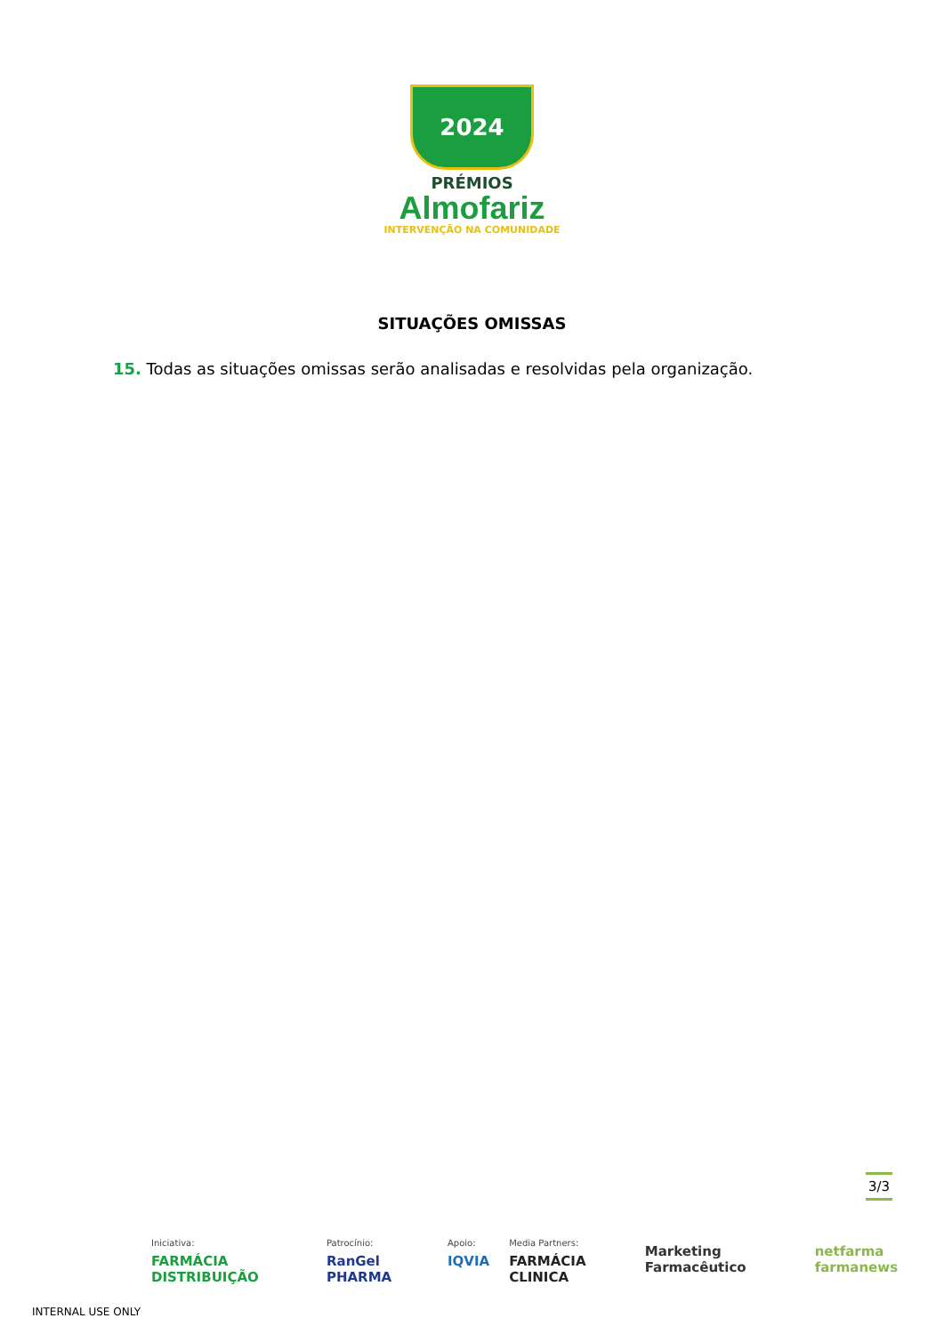2024
PRÉMIOS
Almofariz
INTERVENÇÃO NA COMUNIDADE
SITUAÇÕES OMISSAS
15. Todas as situações omissas serão analisadas e resolvidas pela organização.
3/3
Iniciativa:
FARMÁCIA DISTRIBUIÇÃO
Patrocínio:
RanGel PHARMA
Apoio:
IQVIA
Media Partners:
FARMÁCIA CLINICA
Marketing Farmacêutico netfarma farmanews
INTERNAL USE ONLY